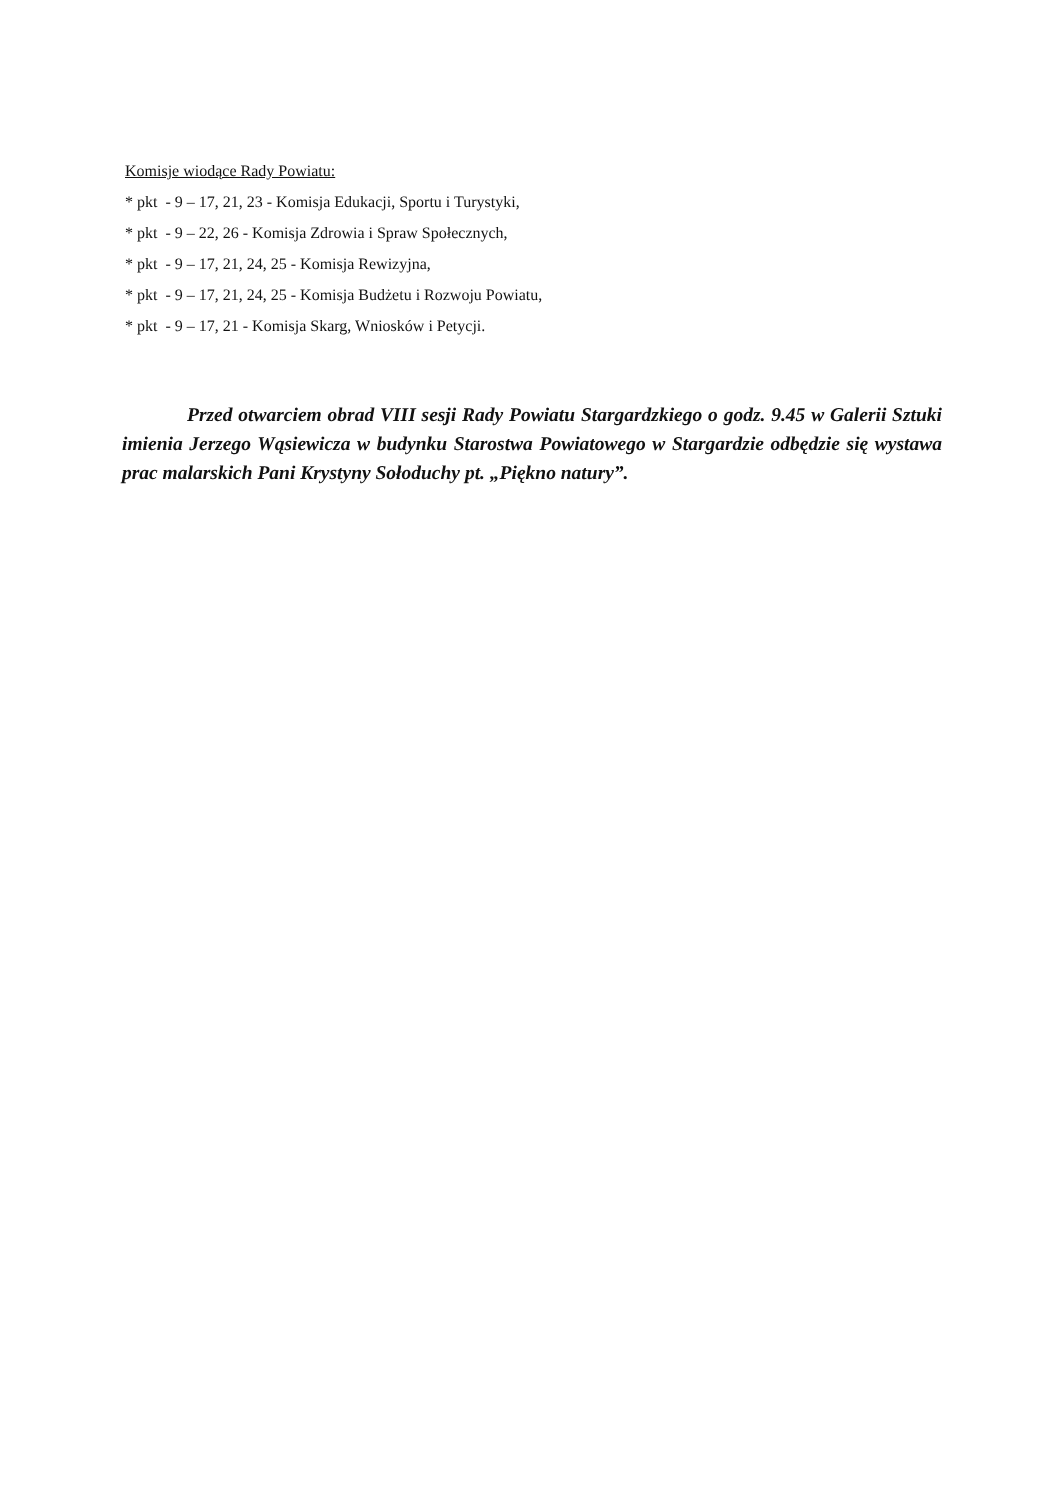Komisje wiodące Rady Powiatu:
* pkt - 9 – 17, 21, 23 - Komisja Edukacji, Sportu i Turystyki,
* pkt - 9 – 22, 26 - Komisja Zdrowia i Spraw Społecznych,
* pkt - 9 – 17, 21, 24, 25 - Komisja Rewizyjna,
* pkt - 9 – 17, 21, 24, 25 - Komisja Budżetu i Rozwoju Powiatu,
* pkt - 9 – 17, 21 - Komisja Skarg, Wniosków i Petycji.
Przed otwarciem obrad VIII sesji Rady Powiatu Stargardzkiego o godz. 9.45 w Galerii Sztuki imienia Jerzego Wąsiewicza w budynku Starostwa Powiatowego w Stargardzie odbędzie się wystawa prac malarskich Pani Krystyny Sołoduchy pt. „Piękno natury”.